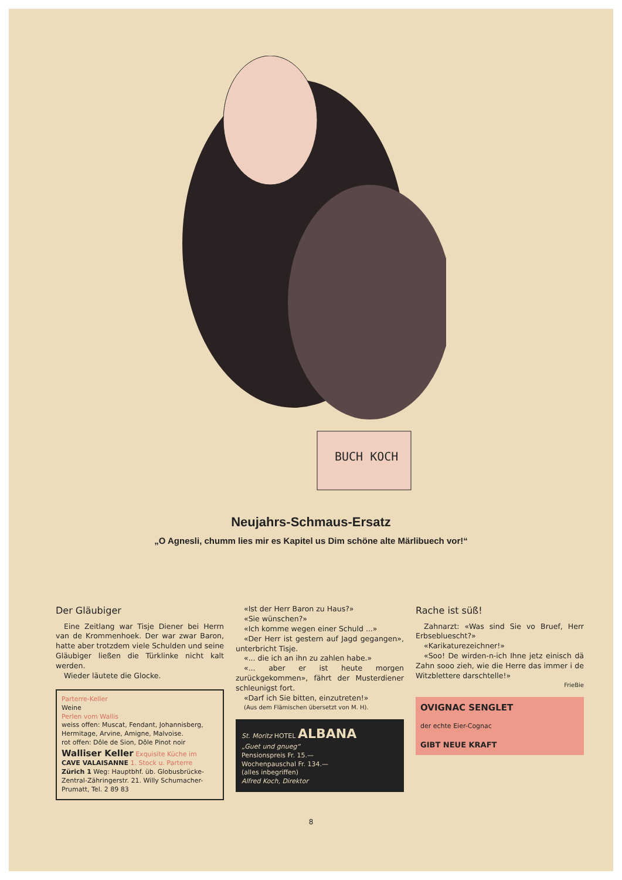BUCH KOCH
Neujahrs-Schmaus-Ersatz
„O Agnesli, chumm lies mir es Kapitel us Dim schöne alte Märlibuech vor!“
Der Gläubiger
Eine Zeitlang war Tisje Diener bei Herrn van de Krommenhoek. Der war zwar Baron, hatte aber trotzdem viele Schulden und seine Gläubiger ließen die Türklinke nicht kalt werden.
Wieder läutete die Glocke.
Parterre-Keller
Weine
Perlen vom Wallis
weiss offen: Muscat, Fendant, Johannisberg, Hermitage, Arvine, Amigne, Malvoise.
rot offen: Dôle de Sion, Dôle Pinot noir
Walliser Keller Exquisite Küche im
CAVE VALAISANNE 1. Stock u. Parterre
Zürich 1 Weg: Hauptbhf. üb. Globusbrücke-Zentral-Zähringerstr. 21. Willy Schumacher-Prumatt, Tel. 2 89 83
«Ist der Herr Baron zu Haus?»
«Sie wünschen?»
«Ich komme wegen einer Schuld ...»
«Der Herr ist gestern auf Jagd gegangen», unterbricht Tisje.
«... die ich an ihn zu zahlen habe.»
«... aber er ist heute morgen zurückgekommen», fährt der Musterdiener schleunigst fort.
«Darf ich Sie bitten, einzutreten!»
(Aus dem Flämischen übersetzt von M. H).
St. Moritz HOTEL ALBANA
„Guet und gnueg“
Pensionspreis Fr. 15.—
Wochenpauschal Fr. 134.—
(alles inbegriffen)
Alfred Koch, Direktor
Rache ist süß!
Zahnarzt: «Was sind Sie vo Bruef, Herr Erbsebluescht?»
«Karikaturezeichner!»
«Soo! De wirden-n-ich Ihne jetz einisch dä Zahn sooo zieh, wie die Herre das immer i de Witzblettere darschtelle!»
FrieBie
OVIGNAC SENGLET
der echte Eier-Cognac
GIBT NEUE KRAFT
8